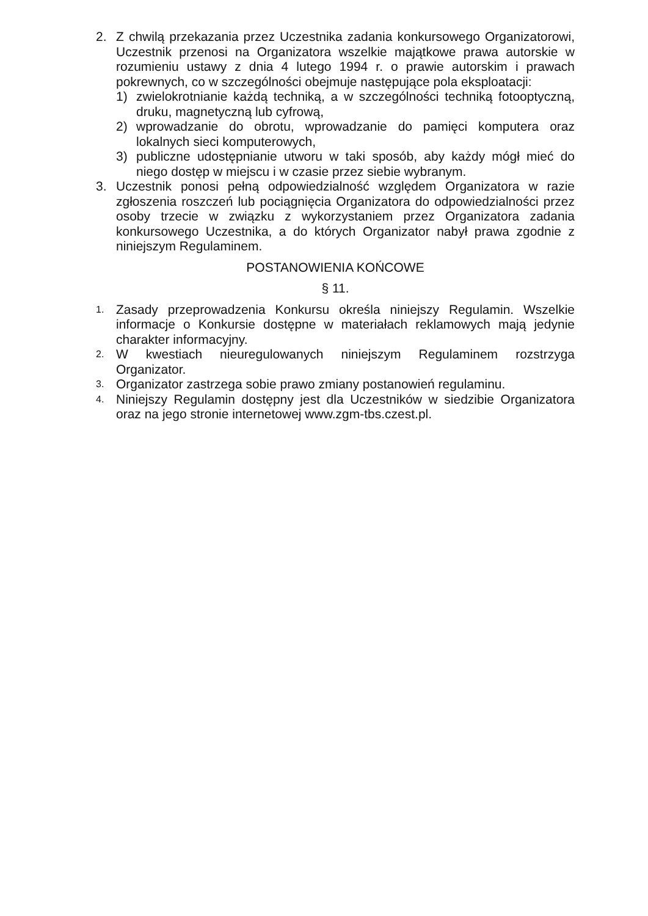2. Z chwilą przekazania przez Uczestnika zadania konkursowego Organizatorowi, Uczestnik przenosi na Organizatora wszelkie majątkowe prawa autorskie w rozumieniu ustawy z dnia 4 lutego 1994 r. o prawie autorskim i prawach pokrewnych, co w szczególności obejmuje następujące pola eksploatacji:
1) zwielokrotnianie każdą techniką, a w szczególności techniką fotooptyczną, druku, magnetyczną lub cyfrową,
2) wprowadzanie do obrotu, wprowadzanie do pamięci komputera oraz lokalnych sieci komputerowych,
3) publiczne udostępnianie utworu w taki sposób, aby każdy mógł mieć do niego dostęp w miejscu i w czasie przez siebie wybranym.
3. Uczestnik ponosi pełną odpowiedzialność względem Organizatora w razie zgłoszenia roszczeń lub pociągnięcia Organizatora do odpowiedzialności przez osoby trzecie w związku z wykorzystaniem przez Organizatora zadania konkursowego Uczestnika, a do których Organizator nabył prawa zgodnie z niniejszym Regulaminem.
POSTANOWIENIA KOŃCOWE
§ 11.
1.
Zasady przeprowadzenia Konkursu określa niniejszy Regulamin. Wszelkie informacje o Konkursie dostępne w materiałach reklamowych mają jedynie charakter informacyjny.
2.
W kwestiach nieuregulowanych niniejszym Regulaminem rozstrzyga Organizator.
3.
Organizator zastrzega sobie prawo zmiany postanowień regulaminu.
4.
Niniejszy Regulamin dostępny jest dla Uczestników w siedzibie Organizatora oraz na jego stronie internetowej www.zgm-tbs.czest.pl.